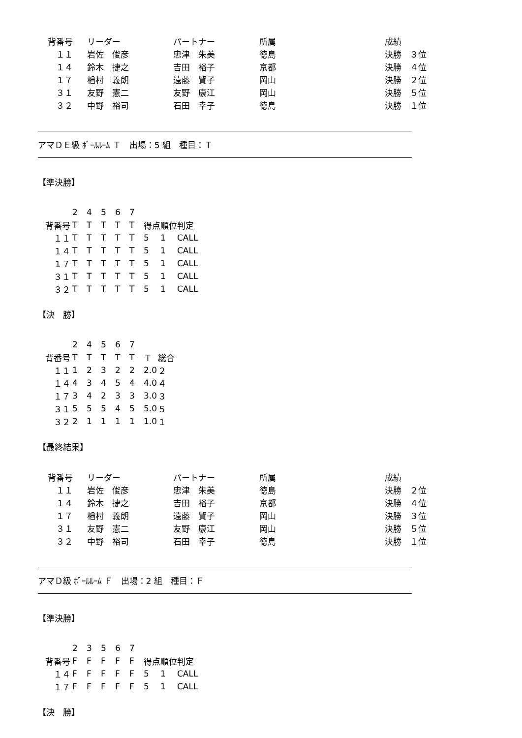| 背番号 | リーダー | パートナー | 所属 | 成績 |
| --- | --- | --- | --- | --- |
| １１ | 岩佐 俊彦 | 忠津 朱美 | 徳島 | 決勝 ３位 |
| １４ | 鈴木 捷之 | 吉田 裕子 | 京都 | 決勝 ４位 |
| １７ | 楢村 義朗 | 遠藤 賢子 | 岡山 | 決勝 ２位 |
| ３１ | 友野 憲二 | 友野 康江 | 岡山 | 決勝 ５位 |
| ３２ | 中野 裕司 | 石田 幸子 | 徳島 | 決勝 １位 |
アマＤＥ級 ﾎﾞｰﾙﾙｰﾑ Ｔ　出場：5 組　種目：Ｔ
【準決勝】
| | 2 | 4 | 5 | 6 | 7 | | | |
| --- | --- | --- | --- | --- | --- | --- | --- | --- |
| 背番号 | T | T | T | T | T | 得点 | 順位 | 判定 |
| １１ | T | T | T | T | T | 5 | 1 | CALL |
| １４ | T | T | T | T | T | 5 | 1 | CALL |
| １７ | T | T | T | T | T | 5 | 1 | CALL |
| ３１ | T | T | T | T | T | 5 | 1 | CALL |
| ３２ | T | T | T | T | T | 5 | 1 | CALL |
【決　勝】
| | 2 | 4 | 5 | 6 | 7 | | |
| --- | --- | --- | --- | --- | --- | --- | --- |
| 背番号 | T | T | T | T | T | Ｔ | 総合 |
| １１ | 1 | 2 | 3 | 2 | 2 | 2.0 | ２ |
| １４ | 4 | 3 | 4 | 5 | 4 | 4.0 | ４ |
| １７ | 3 | 4 | 2 | 3 | 3 | 3.0 | ３ |
| ３１ | 5 | 5 | 5 | 4 | 5 | 5.0 | ５ |
| ３２ | 2 | 1 | 1 | 1 | 1 | 1.0 | １ |
【最終結果】
| 背番号 | リーダー | パートナー | 所属 | 成績 |
| --- | --- | --- | --- | --- |
| １１ | 岩佐 俊彦 | 忠津 朱美 | 徳島 | 決勝 ２位 |
| １４ | 鈴木 捷之 | 吉田 裕子 | 京都 | 決勝 ４位 |
| １７ | 楢村 義朗 | 遠藤 賢子 | 岡山 | 決勝 ３位 |
| ３１ | 友野 憲二 | 友野 康江 | 岡山 | 決勝 ５位 |
| ３２ | 中野 裕司 | 石田 幸子 | 徳島 | 決勝 １位 |
アマＤ級 ﾎﾞｰﾙﾙｰﾑ Ｆ　出場：2 組　種目：Ｆ
【準決勝】
| | 2 | 3 | 5 | 6 | 7 | | | |
| --- | --- | --- | --- | --- | --- | --- | --- | --- |
| 背番号 | F | F | F | F | F | 得点 | 順位 | 判定 |
| １４ | F | F | F | F | F | 5 | 1 | CALL |
| １７ | F | F | F | F | F | 5 | 1 | CALL |
【決　勝】